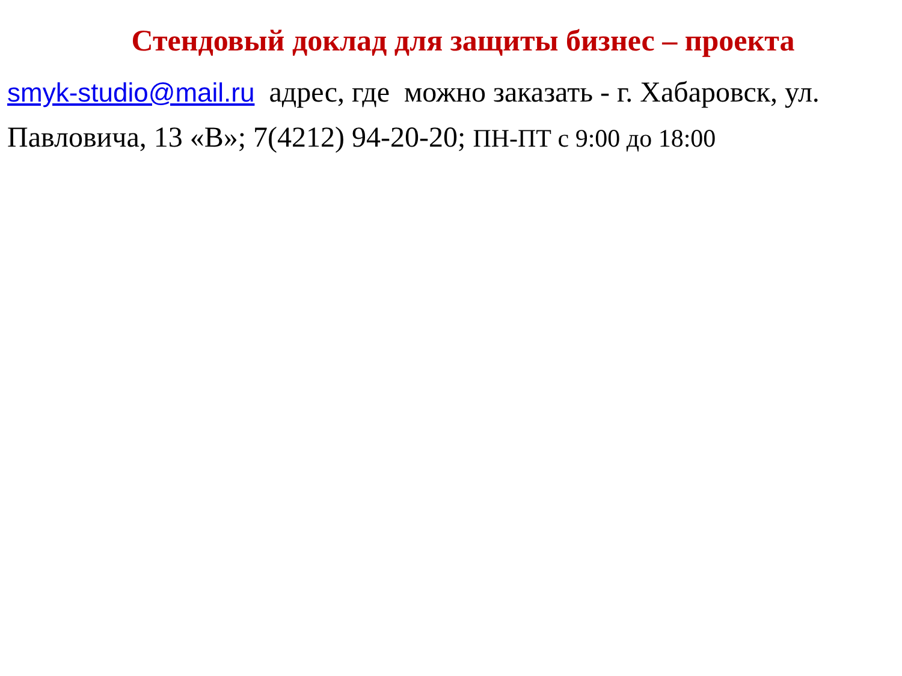Стендовый доклад для защиты бизнес – проекта
smyk-studio@mail.ru адрес, где можно заказать - г. Хабаровск, ул. Павловича, 13 «В»; 7(4212) 94-20-20; ПН-ПТ с 9:00 до 18:00